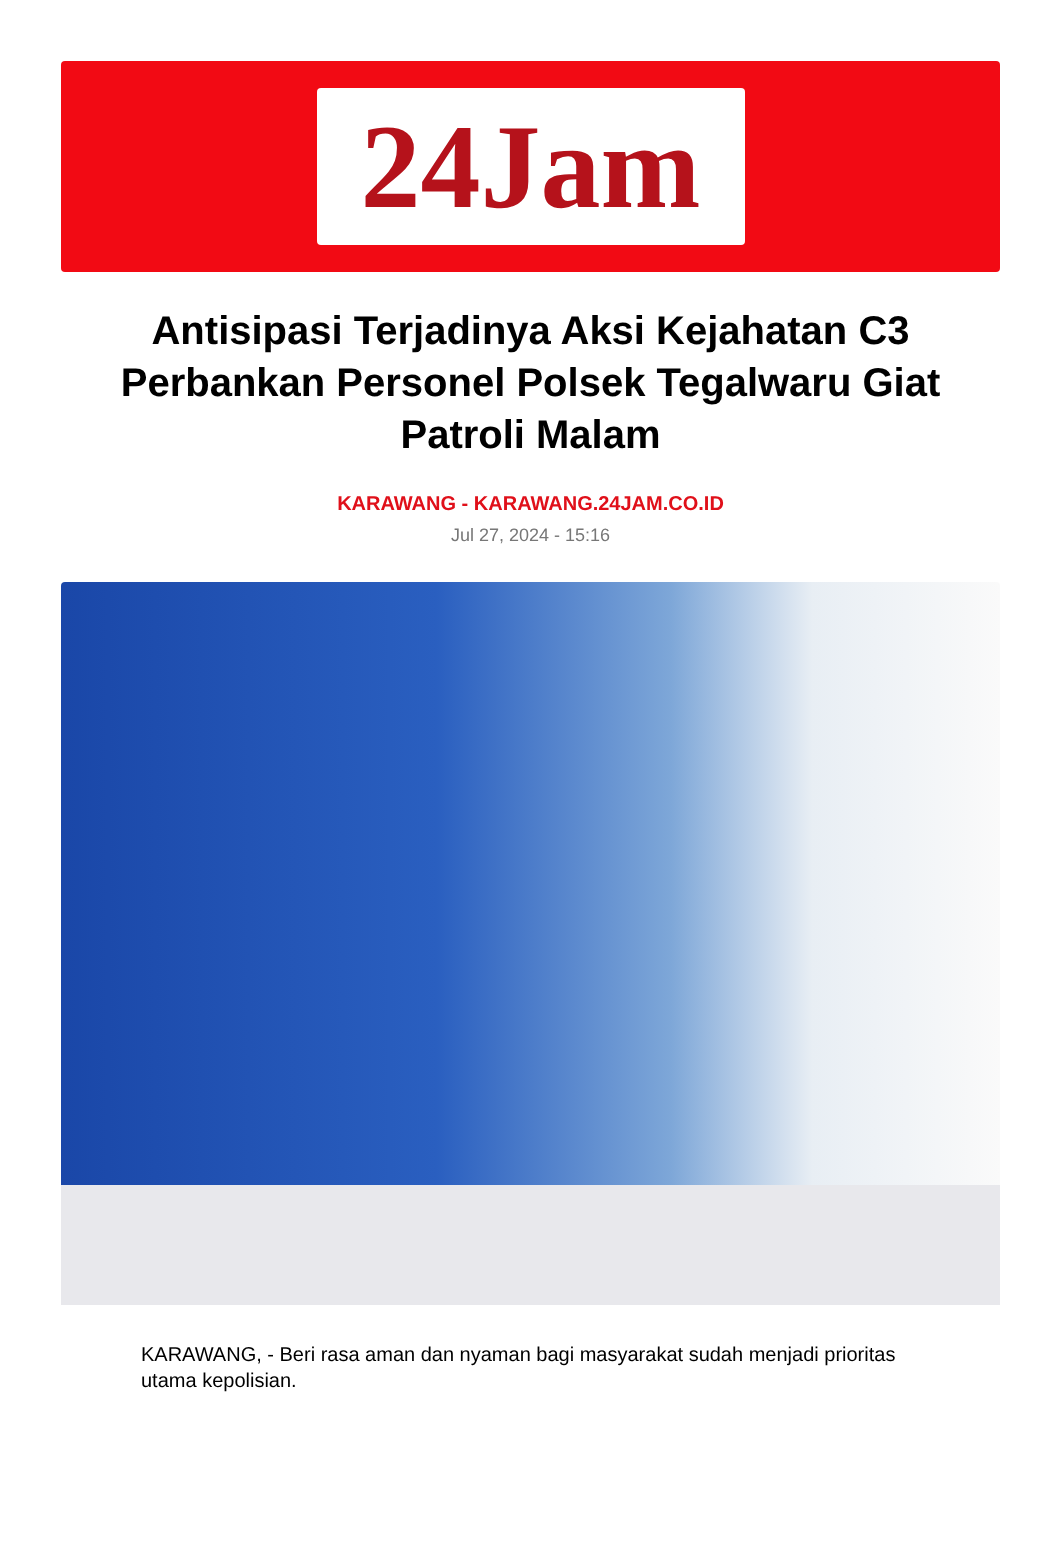24Jam
Antisipasi Terjadinya Aksi Kejahatan C3 Perbankan Personel Polsek Tegalwaru Giat Patroli Malam
KARAWANG - KARAWANG.24JAM.CO.ID
Jul 27, 2024 - 15:16
KARAWANG, - Beri rasa aman dan nyaman bagi masyarakat sudah menjadi prioritas utama kepolisian.